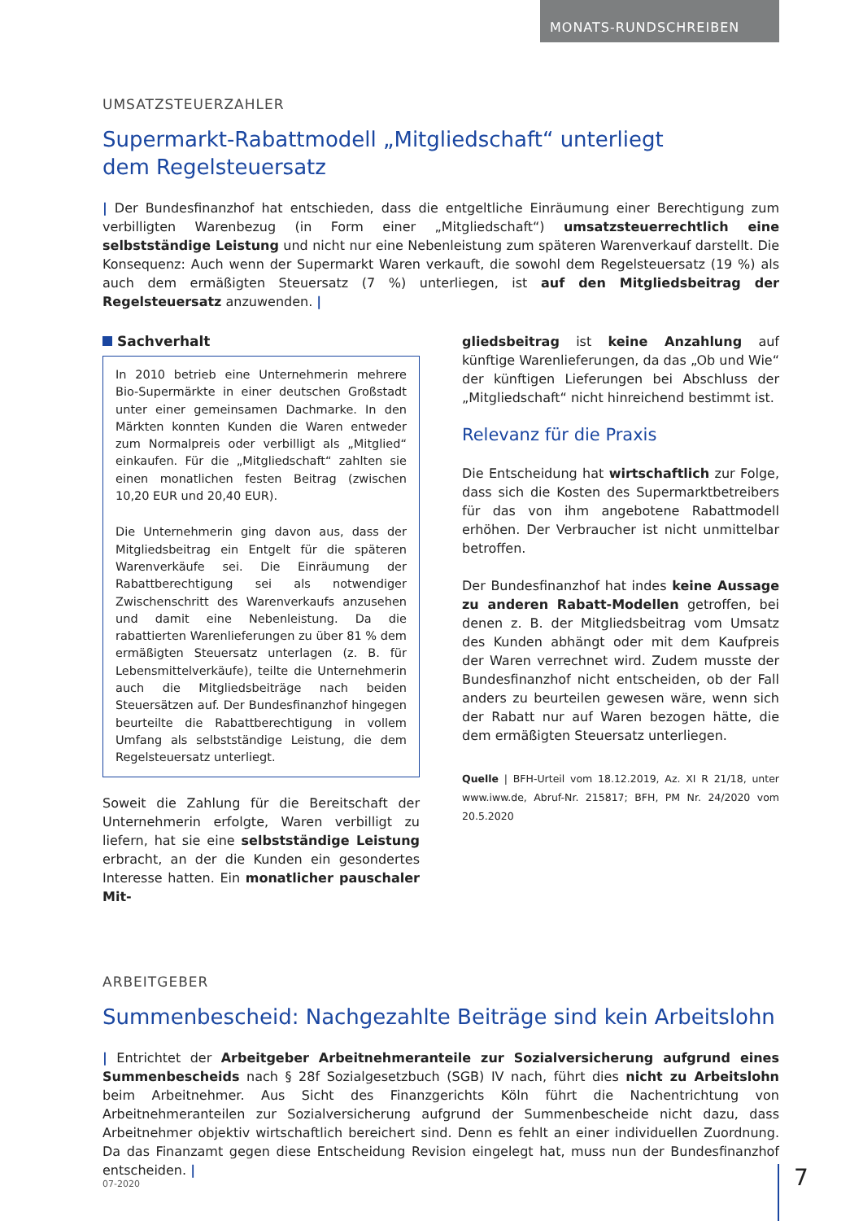MONATS-RUNDSCHREIBEN
UMSATZSTEUERZAHLER
Supermarkt-Rabattmodell „Mitgliedschaft“ unterliegt
dem Regelsteuersatz
| Der Bundesfinanzhof hat entschieden, dass die entgeltliche Einräumung einer Berechtigung zum verbilligten Warenbezug (in Form einer „Mitgliedschaft“) umsatzsteuerrechtlich eine selbstständige Leistung und nicht nur eine Nebenleistung zum späteren Warenverkauf darstellt. Die Konsequenz: Auch wenn der Supermarkt Waren verkauft, die sowohl dem Regelsteuersatz (19 %) als auch dem ermäßigten Steuersatz (7 %) unterliegen, ist auf den Mitgliedsbeitrag der Regelsteuersatz anzuwenden. |
Sachverhalt
In 2010 betrieb eine Unternehmerin mehrere Bio-Supermärkte in einer deutschen Großstadt unter einer gemeinsamen Dachmarke. In den Märkten konnten Kunden die Waren entweder zum Normalpreis oder verbilligt als „Mitglied“ einkaufen. Für die „Mitgliedschaft“ zahlten sie einen monatlichen festen Beitrag (zwischen 10,20 EUR und 20,40 EUR).
Die Unternehmerin ging davon aus, dass der Mitgliedsbeitrag ein Entgelt für die späteren Warenverkäufe sei. Die Einräumung der Rabattberechtigung sei als notwendiger Zwischenschritt des Warenverkaufs anzusehen und damit eine Nebenleistung. Da die rabattierten Warenlieferungen zu über 81 % dem ermäßigten Steuersatz unterlagen (z. B. für Lebensmittelverkäufe), teilte die Unternehmerin auch die Mitgliedsbeiträge nach beiden Steuersätzen auf. Der Bundesfinanzhof hingegen beurteilte die Rabattberechtigung in vollem Umfang als selbstständige Leistung, die dem Regelsteuersatz unterliegt.
Soweit die Zahlung für die Bereitschaft der Unternehmerin erfolgte, Waren verbilligt zu liefern, hat sie eine selbstständige Leistung erbracht, an der die Kunden ein gesondertes Interesse hatten. Ein monatlicher pauschaler Mit-
gliedsbeitrag ist keine Anzahlung auf künftige Warenlieferungen, da das „Ob und Wie“ der künftigen Lieferungen bei Abschluss der „Mitgliedschaft“ nicht hinreichend bestimmt ist.
Relevanz für die Praxis
Die Entscheidung hat wirtschaftlich zur Folge, dass sich die Kosten des Supermarktbetreibers für das von ihm angebotene Rabattmodell erhöhen. Der Verbraucher ist nicht unmittelbar betroffen.
Der Bundesfinanzhof hat indes keine Aussage zu anderen Rabatt-Modellen getroffen, bei denen z. B. der Mitgliedsbeitrag vom Umsatz des Kunden abhängt oder mit dem Kaufpreis der Waren verrechnet wird. Zudem musste der Bundesfinanzhof nicht entscheiden, ob der Fall anders zu beurteilen gewesen wäre, wenn sich der Rabatt nur auf Waren bezogen hätte, die dem ermäßigten Steuersatz unterliegen.
Quelle | BFH-Urteil vom 18.12.2019, Az. XI R 21/18, unter www.iww.de, Abruf-Nr. 215817; BFH, PM Nr. 24/2020 vom 20.5.2020
ARBEITGEBER
Summenbescheid: Nachgezahlte Beiträge sind kein Arbeitslohn
| Entrichtet der Arbeitgeber Arbeitnehmeranteile zur Sozialversicherung aufgrund eines Summenbescheids nach § 28f Sozialgesetzbuch (SGB) IV nach, führt dies nicht zu Arbeitslohn beim Arbeitnehmer. Aus Sicht des Finanzgerichts Köln führt die Nachentrichtung von Arbeitnehmeranteilen zur Sozialversicherung aufgrund der Summenbescheide nicht dazu, dass Arbeitnehmer objektiv wirtschaftlich bereichert sind. Denn es fehlt an einer individuellen Zuordnung. Da das Finanzamt gegen diese Entscheidung Revision eingelegt hat, muss nun der Bundesfinanzhof entscheiden. |
07-2020 7